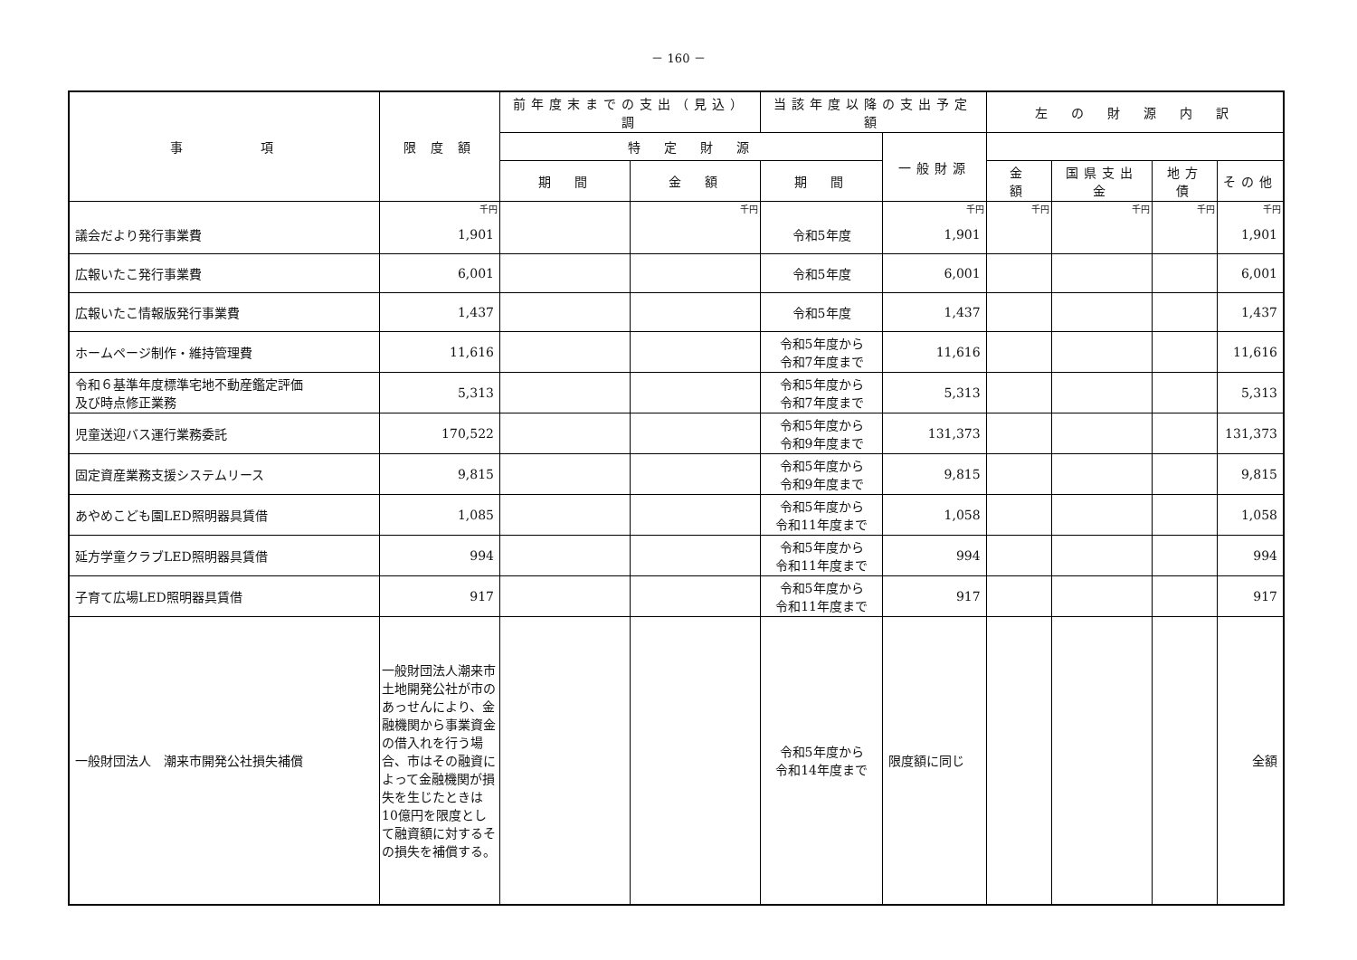－ 160 －
| 事 項 | 限 度 額 | 前年度末までの支出（見込）調 | | 当該年度以降の支出予定額 | | 左 の 財 源 内 訳 | | | |
| --- | --- | --- | --- | --- | --- | --- | --- | --- | --- |
| | | | | 特 定 財 源 | | | 一般財源 | | |
| | | 期 間 | 金 額 | 期 間 | 金 額 | 国県支出金 | | 地方債 | その他 |
| | 千円 | | 千円 | | 千円 | 千円 | 千円 | 千円 | 千円 |
| 議会だより発行事業費 | 1,901 | | | 令和5年度 | 1,901 | | | | 1,901 |
| 広報いたこ発行事業費 | 6,001 | | | 令和5年度 | 6,001 | | | | 6,001 |
| 広報いたこ情報版発行事業費 | 1,437 | | | 令和5年度 | 1,437 | | | | 1,437 |
| ホームページ制作・維持管理費 | 11,616 | | | 令和5年度から 令和7年度まで | 11,616 | | | | 11,616 |
| 令和６基準年度標準宅地不動産鑑定評価 及び時点修正業務 | 5,313 | | | 令和5年度から 令和7年度まで | 5,313 | | | | 5,313 |
| 児童送迎バス運行業務委託 | 170,522 | | | 令和5年度から 令和9年度まで | 131,373 | | | | 131,373 |
| 固定資産業務支援システムリース | 9,815 | | | 令和5年度から 令和9年度まで | 9,815 | | | | 9,815 |
| あやめこども園LED照明器具賃借 | 1,085 | | | 令和5年度から 令和11年度まで | 1,058 | | | | 1,058 |
| 延方学童クラブLED照明器具賃借 | 994 | | | 令和5年度から 令和11年度まで | 994 | | | | 994 |
| 子育て広場LED照明器具賃借 | 917 | | | 令和5年度から 令和11年度まで | 917 | | | | 917 |
| 一般財団法人 潮来市開発公社損失補償 | 一般財団法人潮来市土地開発公社が市のあっせんにより、金融機関から事業資金の借入れを行う場合、市はその融資によって金融機関が損失を生じたときは10億円を限度として融資額に対するその損失を補償する。 | | | 令和5年度から 令和14年度まで | 限度額に同じ | | | | 全額 |